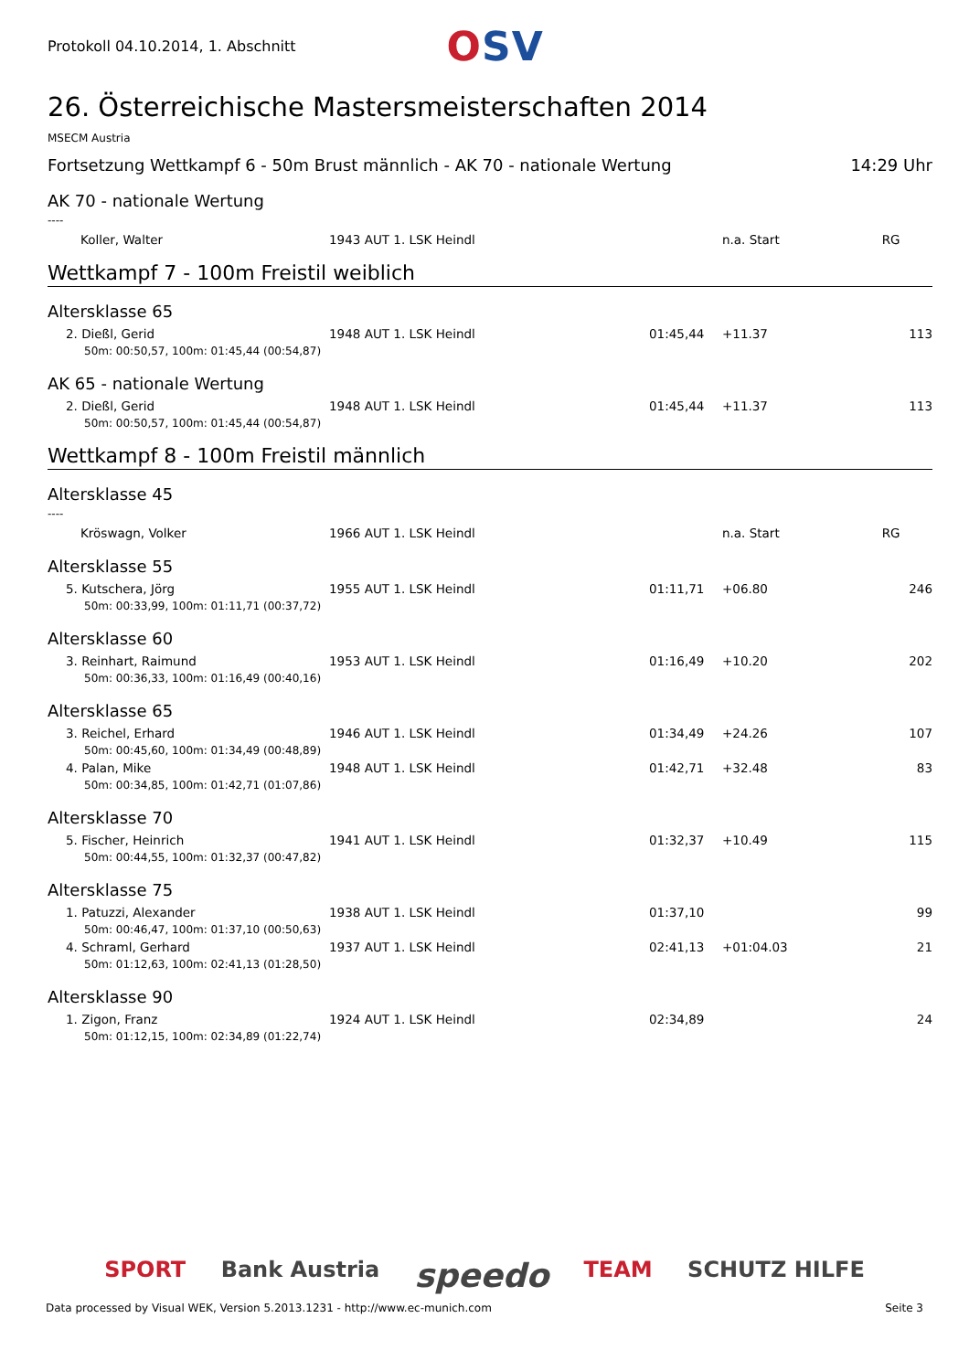Protokoll 04.10.2014, 1. Abschnitt
OSV
26. Österreichische Mastersmeisterschaften 2014
MSECM Austria
Fortsetzung Wettkampf 6 - 50m Brust männlich - AK 70 - nationale Wertung 14:29 Uhr
AK 70 - nationale Wertung
----
| Koller, Walter | 1943 AUT 1. LSK Heindl | | n.a. Start | RG | |
Wettkampf 7 - 100m Freistil weiblich
Altersklasse 65
| 2. Dießl, Gerid | 1948 AUT 1. LSK Heindl | 01:45,44 | +11.37 | 113 |
| 50m: 00:50,57, 100m: 01:45,44 (00:54,87) | | | | |
AK 65 - nationale Wertung
| 2. Dießl, Gerid | 1948 AUT 1. LSK Heindl | 01:45,44 | +11.37 | 113 |
| 50m: 00:50,57, 100m: 01:45,44 (00:54,87) | | | | |
Wettkampf 8 - 100m Freistil männlich
Altersklasse 45
----
| Kröswagn, Volker | 1966 AUT 1. LSK Heindl | | n.a. Start | RG | |
Altersklasse 55
| 5. Kutschera, Jörg | 1955 AUT 1. LSK Heindl | 01:11,71 | +06.80 | 246 |
| 50m: 00:33,99, 100m: 01:11,71 (00:37,72) | | | | |
Altersklasse 60
| 3. Reinhart, Raimund | 1953 AUT 1. LSK Heindl | 01:16,49 | +10.20 | 202 |
| 50m: 00:36,33, 100m: 01:16,49 (00:40,16) | | | | |
Altersklasse 65
| 3. Reichel, Erhard | 1946 AUT 1. LSK Heindl | 01:34,49 | +24.26 | 107 |
| 50m: 00:45,60, 100m: 01:34,49 (00:48,89) | | | | |
| 4. Palan, Mike | 1948 AUT 1. LSK Heindl | 01:42,71 | +32.48 | 83 |
| 50m: 00:34,85, 100m: 01:42,71 (01:07,86) | | | | |
Altersklasse 70
| 5. Fischer, Heinrich | 1941 AUT 1. LSK Heindl | 01:32,37 | +10.49 | 115 |
| 50m: 00:44,55, 100m: 01:32,37 (00:47,82) | | | | |
Altersklasse 75
| 1. Patuzzi, Alexander | 1938 AUT 1. LSK Heindl | 01:37,10 | | 99 |
| 50m: 00:46,47, 100m: 01:37,10 (00:50,63) | | | | |
| 4. Schraml, Gerhard | 1937 AUT 1. LSK Heindl | 02:41,13 | +01:04.03 | 21 |
| 50m: 01:12,63, 100m: 02:41,13 (01:28,50) | | | | |
Altersklasse 90
| 1. Zigon, Franz | 1924 AUT 1. LSK Heindl | 02:34,89 | | 24 |
| 50m: 01:12,15, 100m: 02:34,89 (01:22,74) | | | | |
SPORT Bank Austria speedo TEAM SCHUTZ HILFE
Data processed by Visual WEK, Version 5.2013.1231 - http://www.ec-munich.com Seite 3